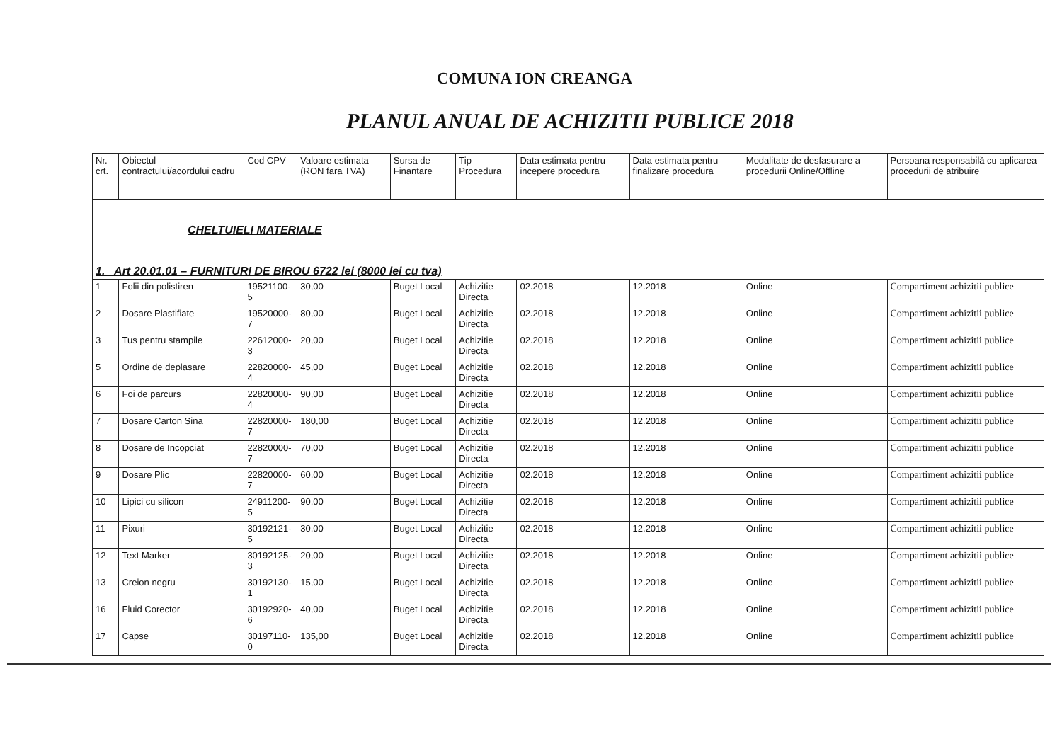COMUNA ION CREANGA
PLANUL ANUAL DE ACHIZITII PUBLICE 2018
| Nr. crt. | Obiectul contractului/acordului cadru | Cod CPV | Valoare estimata (RON fara TVA) | Sursa de Finantare | Tip Procedura | Data estimata pentru incepere procedura | Data estimata pentru finalizare procedura | Modalitate de desfasurare a procedurii Online/Offline | Persoana responsabilă cu aplicarea procedurii de atribuire |
| --- | --- | --- | --- | --- | --- | --- | --- | --- | --- |
| CHELTUIELI MATERIALE 1. Art 20.01.01 – FURNITURI DE BIROU 6722 lei (8000 lei cu tva) | | | | | | | | | |
| 1 | Folii din polistiren | 19521100-5 | 30,00 | Buget Local | Achizitie Directa | 02.2018 | 12.2018 | Online | Compartiment achizitii publice |
| 2 | Dosare Plastifiate | 19520000-7 | 80,00 | Buget Local | Achizitie Directa | 02.2018 | 12.2018 | Online | Compartiment achizitii publice |
| 3 | Tus pentru stampile | 22612000-3 | 20,00 | Buget Local | Achizitie Directa | 02.2018 | 12.2018 | Online | Compartiment achizitii publice |
| 5 | Ordine de deplasare | 22820000-4 | 45,00 | Buget Local | Achizitie Directa | 02.2018 | 12.2018 | Online | Compartiment achizitii publice |
| 6 | Foi de parcurs | 22820000-4 | 90,00 | Buget Local | Achizitie Directa | 02.2018 | 12.2018 | Online | Compartiment achizitii publice |
| 7 | Dosare Carton Sina | 22820000-7 | 180,00 | Buget Local | Achizitie Directa | 02.2018 | 12.2018 | Online | Compartiment achizitii publice |
| 8 | Dosare de Incopciat | 22820000-7 | 70,00 | Buget Local | Achizitie Directa | 02.2018 | 12.2018 | Online | Compartiment achizitii publice |
| 9 | Dosare Plic | 22820000-7 | 60,00 | Buget Local | Achizitie Directa | 02.2018 | 12.2018 | Online | Compartiment achizitii publice |
| 10 | Lipici cu silicon | 24911200-5 | 90,00 | Buget Local | Achizitie Directa | 02.2018 | 12.2018 | Online | Compartiment achizitii publice |
| 11 | Pixuri | 30192121-5 | 30,00 | Buget Local | Achizitie Directa | 02.2018 | 12.2018 | Online | Compartiment achizitii publice |
| 12 | Text Marker | 30192125-3 | 20,00 | Buget Local | Achizitie Directa | 02.2018 | 12.2018 | Online | Compartiment achizitii publice |
| 13 | Creion negru | 30192130-1 | 15,00 | Buget Local | Achizitie Directa | 02.2018 | 12.2018 | Online | Compartiment achizitii publice |
| 16 | Fluid Corector | 30192920-6 | 40,00 | Buget Local | Achizitie Directa | 02.2018 | 12.2018 | Online | Compartiment achizitii publice |
| 17 | Capse | 30197110-0 | 135,00 | Buget Local | Achizitie Directa | 02.2018 | 12.2018 | Online | Compartiment achizitii publice |